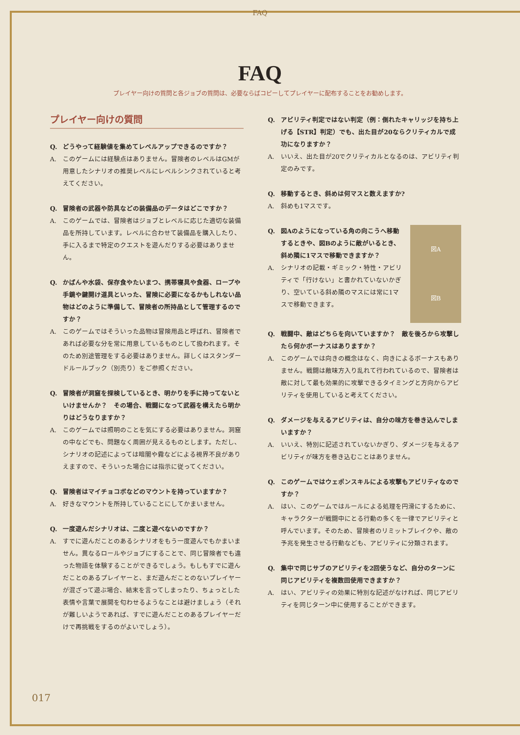FAQ
FAQ
プレイヤー向けの質問と各ジョブの質問は、必要ならばコピーしてプレイヤーに配布することをお勧めします。
プレイヤー向けの質問
Q. どうやって経験値を集めてレベルアップできるのですか？
A. このゲームには経験点はありません。冒険者のレベルはGMが用意したシナリオの推奨レベルにレベルシンクされていると考えてください。
Q. 冒険者の武器や防具などの装備品のデータはどこですか？
A. このゲームでは、冒険者はジョブとレベルに応じた適切な装備品を所持しています。レベルに合わせて装備品を購入したり、手に入るまで特定のクエストを遊んだりする必要はありません。
Q. かばんや水袋、保存食やたいまつ、携帯寝具や食器、ロープや手鏡や鍵開け道具といった、冒険に必要になるかもしれない品物はどのように準備して、冒険者の所持品として管理するのですか？
A. このゲームではそういった品物は冒険用品と呼ばれ、冒険者であれば必要な分を常に用意しているものとして扱われます。そのため別途管理をする必要はありません。詳しくはスタンダードルールブック（別売り）をご参照ください。
Q. 冒険者が洞窟を探検しているとき、明かりを手に持ってないといけませんか？　その場合、戦闘になって武器を構えたら明かりはどうなりますか？
A. このゲームでは照明のことを気にする必要はありません。洞窟の中などでも、問題なく周囲が見えるものとします。ただし、シナリオの記述によっては暗闇や霧などによる視界不良がありえますので、そういった場合には指示に従ってください。
Q. 冒険者はマイチョコボなどのマウントを持っていますか？
A. 好きなマウントを所持していることにしてかまいません。
Q. 一度遊んだシナリオは、二度と遊べないのですか？
A. すでに遊んだことのあるシナリオをもう一度遊んでもかまいません。異なるロールやジョブにすることで、同じ冒険者でも違った物語を体験することができるでしょう。もしもすでに遊んだことのあるプレイヤーと、まだ遊んだことのないプレイヤーが混ざって遊ぶ場合、結末を言ってしまったり、ちょっとした表情や言葉で展開を匂わせるようなことは避けましょう（それが難しいようであれば、すでに遊んだことのあるプレイヤーだけで再挑戦をするのがよいでしょう）。
Q. アビリティ判定ではない判定（例：倒れたキャリッジを持ち上げる【STR】判定）でも、出た目が20ならクリティカルで成功になりますか？
A. いいえ、出た目が20でクリティカルとなるのは、アビリティ判定のみです。
Q. 移動するとき、斜めは何マスと数えますか?
A. 斜めも1マスです。
図A
図B
Q. 図Aのようになっている角の向こうへ移動するときや、図Bのように敵がいるとき、斜め隣に1マスで移動できますか？
A. シナリオの記載・ギミック・特性・アビリティで「行けない」と書かれていないかぎり、空いている斜め隣のマスには常に1マスで移動できます。
Q. 戦闘中、敵はどちらを向いていますか？　敵を後ろから攻撃したら何かボーナスはありますか？
A. このゲームでは向きの概念はなく、向きによるボーナスもありません。戦闘は敵味方入り乱れて行われているので、冒険者は敵に対して最も効果的に攻撃できるタイミングと方向からアビリティを使用していると考えてください。
Q. ダメージを与えるアビリティは、自分の味方を巻き込んでしまいますか？
A. いいえ、特別に記述されていないかぎり、ダメージを与えるアビリティが味方を巻き込むことはありません。
Q. このゲームではウェポンスキルによる攻撃もアビリティなのですか？
A. はい、このゲームではルールによる処理を円滑にするために、キャラクターが戦闘中にとる行動の多くを一律でアビリティと呼んでいます。そのため、冒険者のリミットブレイクや、敵の予兆を発生させる行動なども、アビリティに分類されます。
Q. 集中で同じサブのアビリティを2回使うなど、自分のターンに同じアビリティを複数回使用できますか？
A. はい、アビリティの効果に特別な記述がなければ、同じアビリティを同じターン中に使用することができます。
017